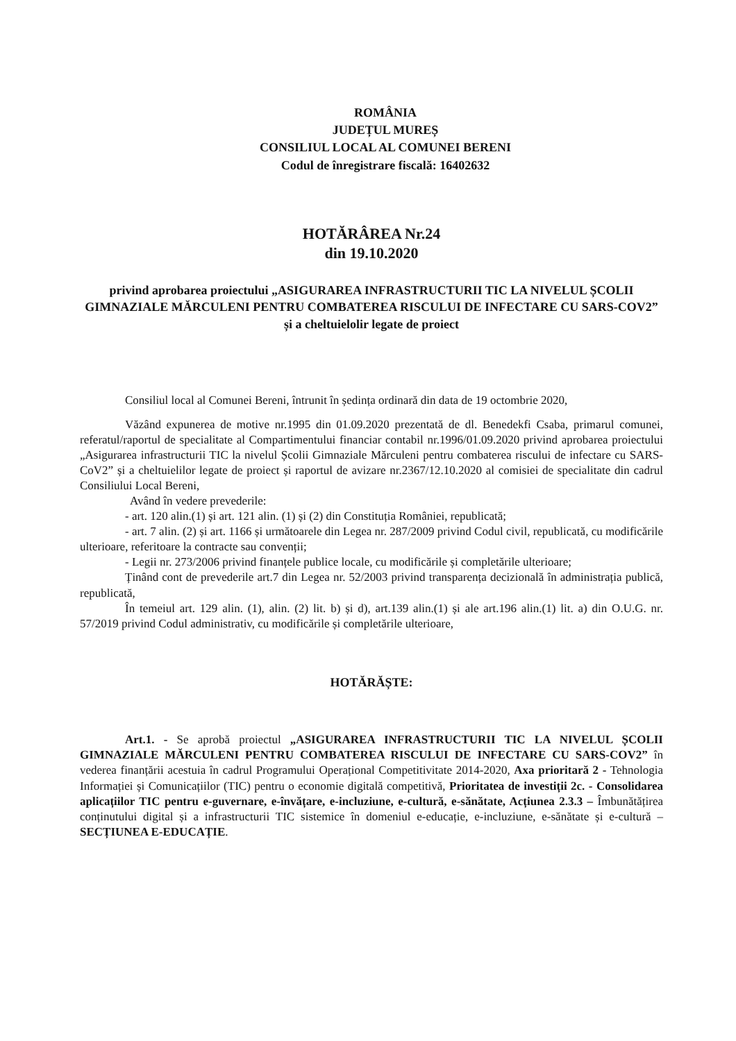ROMÂNIA
JUDEȚUL MUREȘ
CONSILIUL LOCAL AL COMUNEI BERENI
Codul de înregistrare fiscală: 16402632
HOTĂRÂREA Nr.24
din 19.10.2020
privind aprobarea proiectului „ASIGURAREA INFRASTRUCTURII TIC LA NIVELUL ȘCOLII GIMNAZIALE MĂRCULENI PENTRU COMBATEREA RISCULUI DE INFECTARE CU SARS-COV2” și a cheltuielolir legate de proiect
Consiliul local al Comunei Bereni, întrunit în ședința ordinară din data de 19 octombrie 2020,
Văzând expunerea de motive nr.1995 din 01.09.2020 prezentată de dl. Benedekfi Csaba, primarul comunei, referatul/raportul de specialitate al Compartimentului financiar contabil nr.1996/01.09.2020 privind aprobarea proiectului „Asigurarea infrastructurii TIC la nivelul Școlii Gimnaziale Mărculeni pentru combaterea riscului de infectare cu SARS-CoV2” și a cheltuielilor legate de proiect și raportul de avizare nr.2367/12.10.2020 al comisiei de specialitate din cadrul Consiliului Local Bereni,
Având în vedere prevederile:
- art. 120 alin.(1) și art. 121 alin. (1) și (2) din Constituția României, republicată;
- art. 7 alin. (2) și art. 1166 și următoarele din Legea nr. 287/2009 privind Codul civil, republicată, cu modificările ulterioare, referitoare la contracte sau convenții;
- Legii nr. 273/2006 privind finanțele publice locale, cu modificările și completările ulterioare;
Ținând cont de prevederile art.7 din Legea nr. 52/2003 privind transparența decizională în administrația publică, republicată,
În temeiul art. 129 alin. (1), alin. (2) lit. b) și d), art.139 alin.(1) și ale art.196 alin.(1) lit. a) din O.U.G. nr. 57/2019 privind Codul administrativ, cu modificările și completările ulterioare,
HOTĂRĂȘTE:
Art.1. - Se aprobă proiectul „ASIGURAREA INFRASTRUCTURII TIC LA NIVELUL ȘCOLII GIMNAZIALE MĂRCULENI PENTRU COMBATEREA RISCULUI DE INFECTARE CU SARS-COV2” în vederea finanțării acestuia în cadrul Programului Operațional Competitivitate 2014-2020, Axa prioritară 2 - Tehnologia Informației și Comunicațiilor (TIC) pentru o economie digitală competitivă, Prioritatea de investiții 2c. - Consolidarea aplicațiilor TIC pentru e-guvernare, e-învățare, e-incluziune, e-cultură, e-sănătate, Acțiunea 2.3.3 – Îmbunătățirea conținutului digital și a infrastructurii TIC sistemice în domeniul e-educație, e-incluziune, e-sănătate și e-cultură – SECȚIUNEA E-EDUCAȚIE.